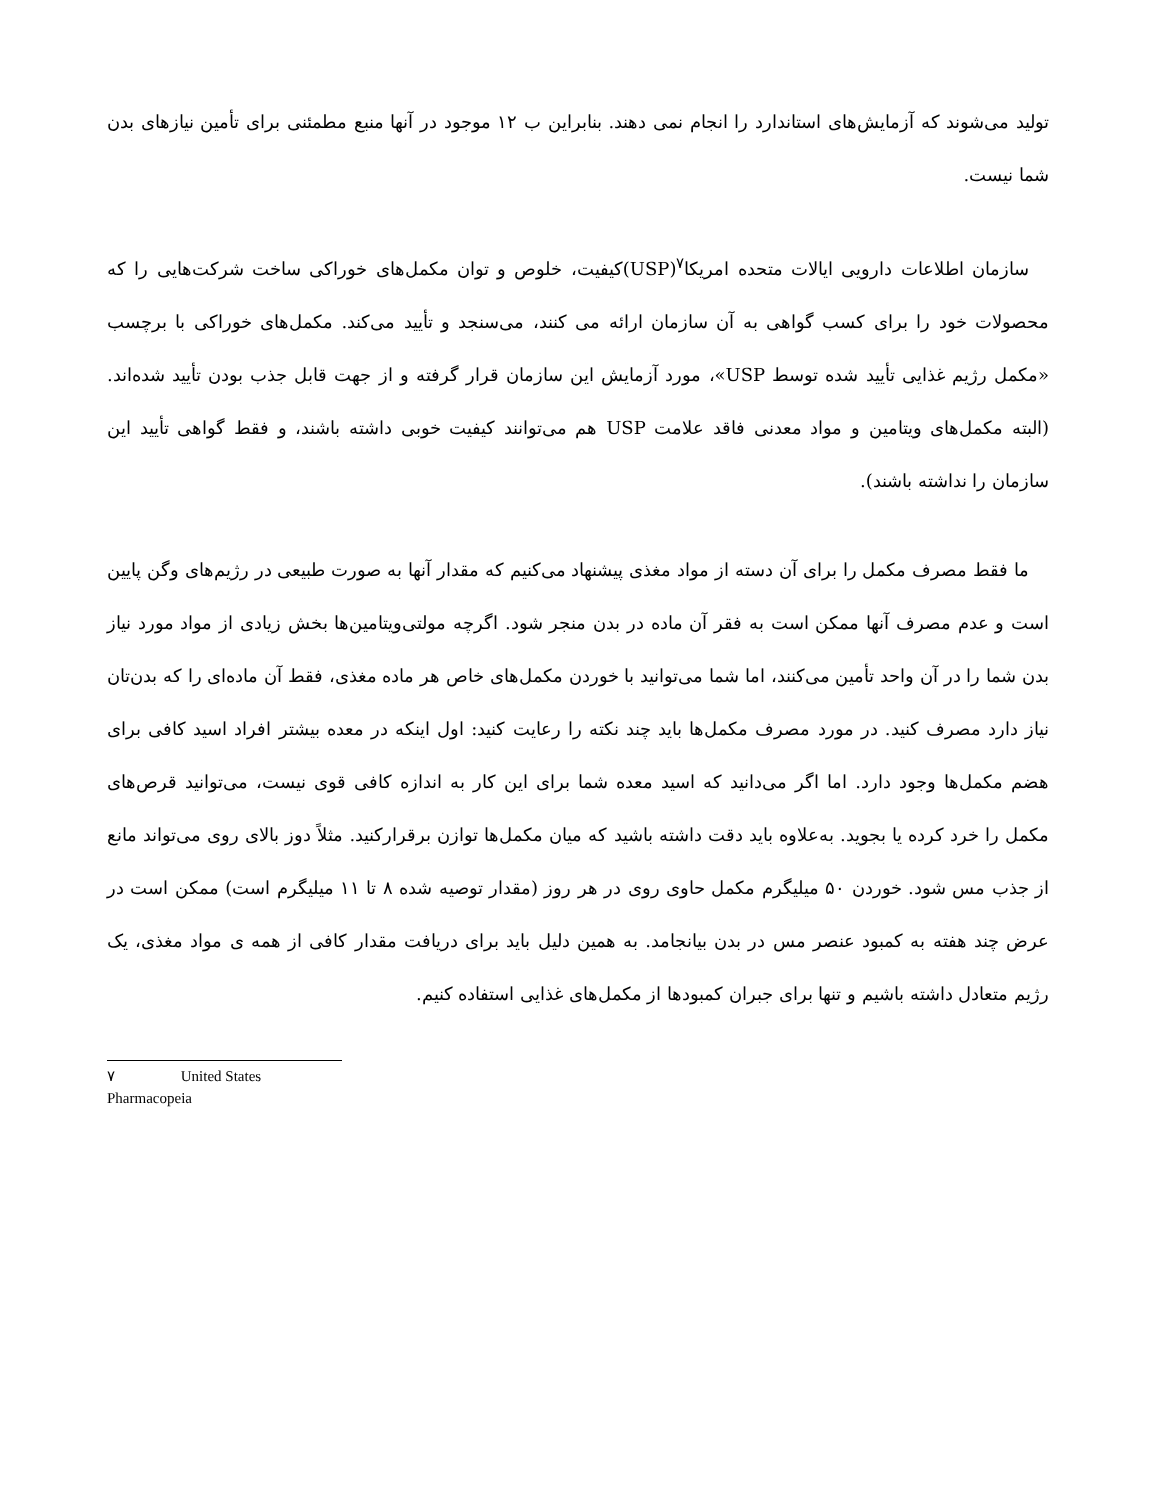تولید می‌شوند که آزمایش‌های استاندارد را انجام نمی دهند. بنابراین ب ۱۲ موجود در آنها منبع مطمئنی برای تأمین نیازهای بدن شما نیست.
سازمان اطلاعات دارویی ایالات متحده امریکا<sup>۷</sup>(USP)کیفیت، خلوص و توان مکمل‌های خوراکی ساخت شرکت‌هایی را که محصولات خود را برای کسب گواهی به آن سازمان ارائه می کنند، می‌سنجد و تأیید می‌کند. مکمل‌های خوراکی با برچسب «مکمل رژیم غذایی تأیید شده توسط USP»، مورد آزمایش این سازمان قرار گرفته و از جهت قابل جذب بودن تأیید شده‌اند. (البته مکمل‌های ویتامین و مواد معدنی فاقد علامت USP هم می‌توانند کیفیت خوبی داشته باشند، و فقط گواهی تأیید این سازمان را نداشته باشند).
ما فقط مصرف مکمل را برای آن دسته از مواد مغذی پیشنهاد می‌کنیم که مقدار آنها به صورت طبیعی در رژیم‌های وگن پایین است و عدم مصرف آنها ممکن است به فقر آن ماده در بدن منجر شود. اگرچه مولتی‌ویتامین‌ها بخش زیادی از مواد مورد نیاز بدن شما را در آن واحد تأمین می‌کنند، اما شما می‌توانید با خوردن مکمل‌های خاص هر ماده مغذی، فقط آن ماده‌ای را که بدن‌تان نیاز دارد مصرف کنید. در مورد مصرف مکمل‌ها باید چند نکته را رعایت کنید: اول اینکه در معده بیشتر افراد اسید کافی برای هضم مکمل‌ها وجود دارد. اما اگر می‌دانید که اسید معده شما برای این کار به اندازه کافی قوی نیست، می‌توانید قرص‌های مکمل را خرد کرده یا بجوید. به‌علاوه باید دقت داشته باشید که میان مکمل‌ها توازن برقرارکنید. مثلاً دوز بالای روی می‌تواند مانع از جذب مس شود. خوردن ۵۰ میلیگرم مکمل حاوی روی در هر روز (مقدار توصیه شده ۸ تا ۱۱ میلیگرم است) ممکن است در عرض چند هفته به کمبود عنصر مس در بدن بیانجامد. به همین دلیل باید برای دریافت مقدار کافی از همه ی مواد مغذی، یک رژیم متعادل داشته باشیم و تنها برای جبران کمبودها از مکمل‌های غذایی استفاده کنیم.
۷ United States Pharmacopeia